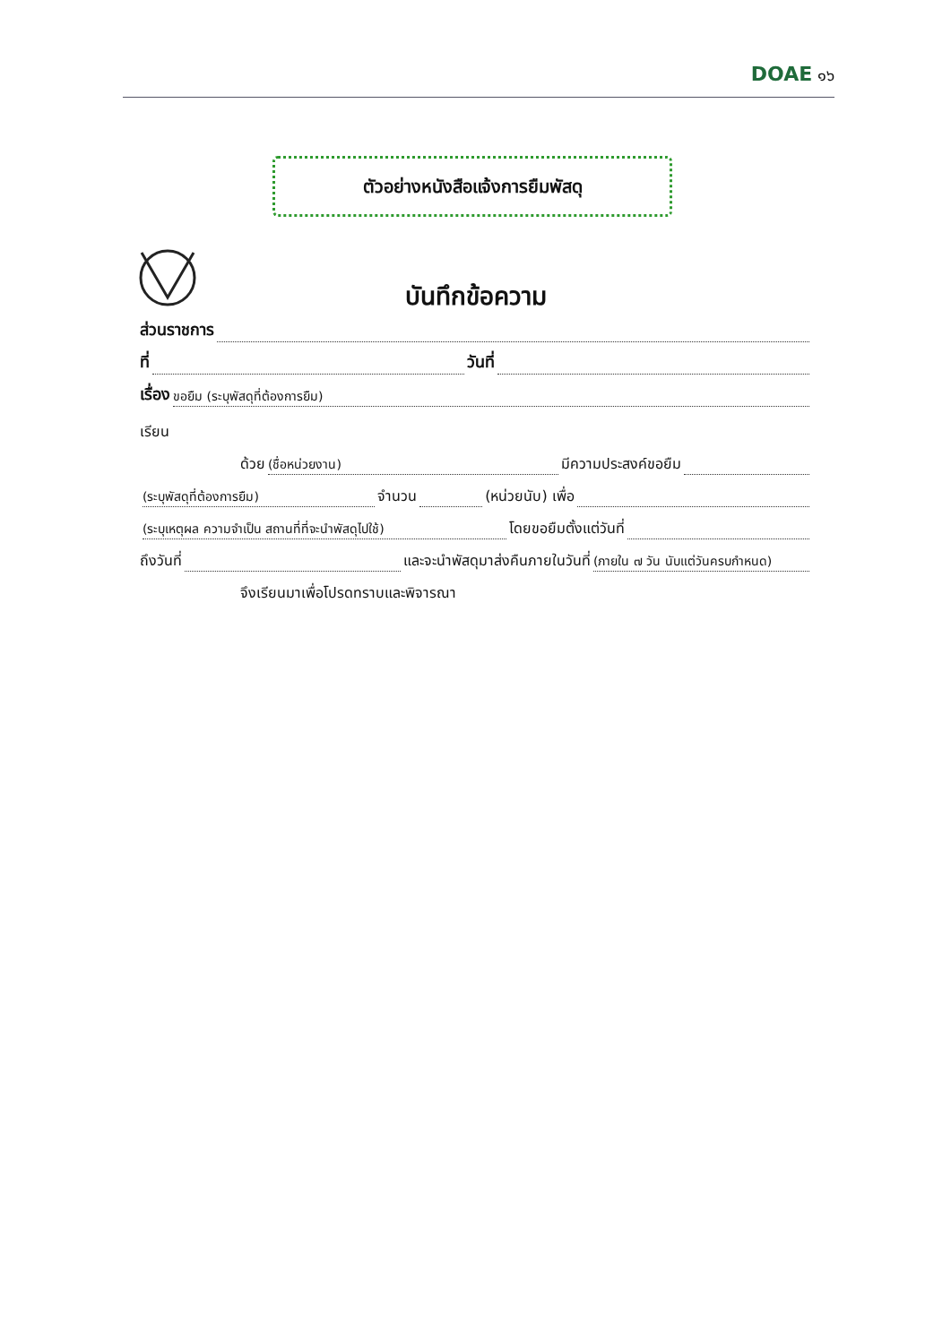DOAE ๑๖
ตัวอย่างหนังสือแจ้งการยืมพัสดุ
บันทึกข้อความ
ส่วนราชการ
ที่ วันที่
เรื่อง ขอยืม (ระบุพัสดุที่ต้องการยืม)
เรียน
ด้วย (ชื่อหน่วยงาน) มีความประสงค์ขอยืม
(ระบุพัสดุที่ต้องการยืม) จำนวน (หน่วยนับ) เพื่อ
(ระบุเหตุผล ความจำเป็น สถานที่ที่จะนำพัสดุไปใช้) โดยขอยืมตั้งแต่วันที่
ถึงวันที่ และจะนำพัสดุมาส่งคืนภายในวันที่ (ภายใน ๗ วัน นับแต่วันครบกำหนด)
จึงเรียนมาเพื่อโปรดทราบและพิจารณา